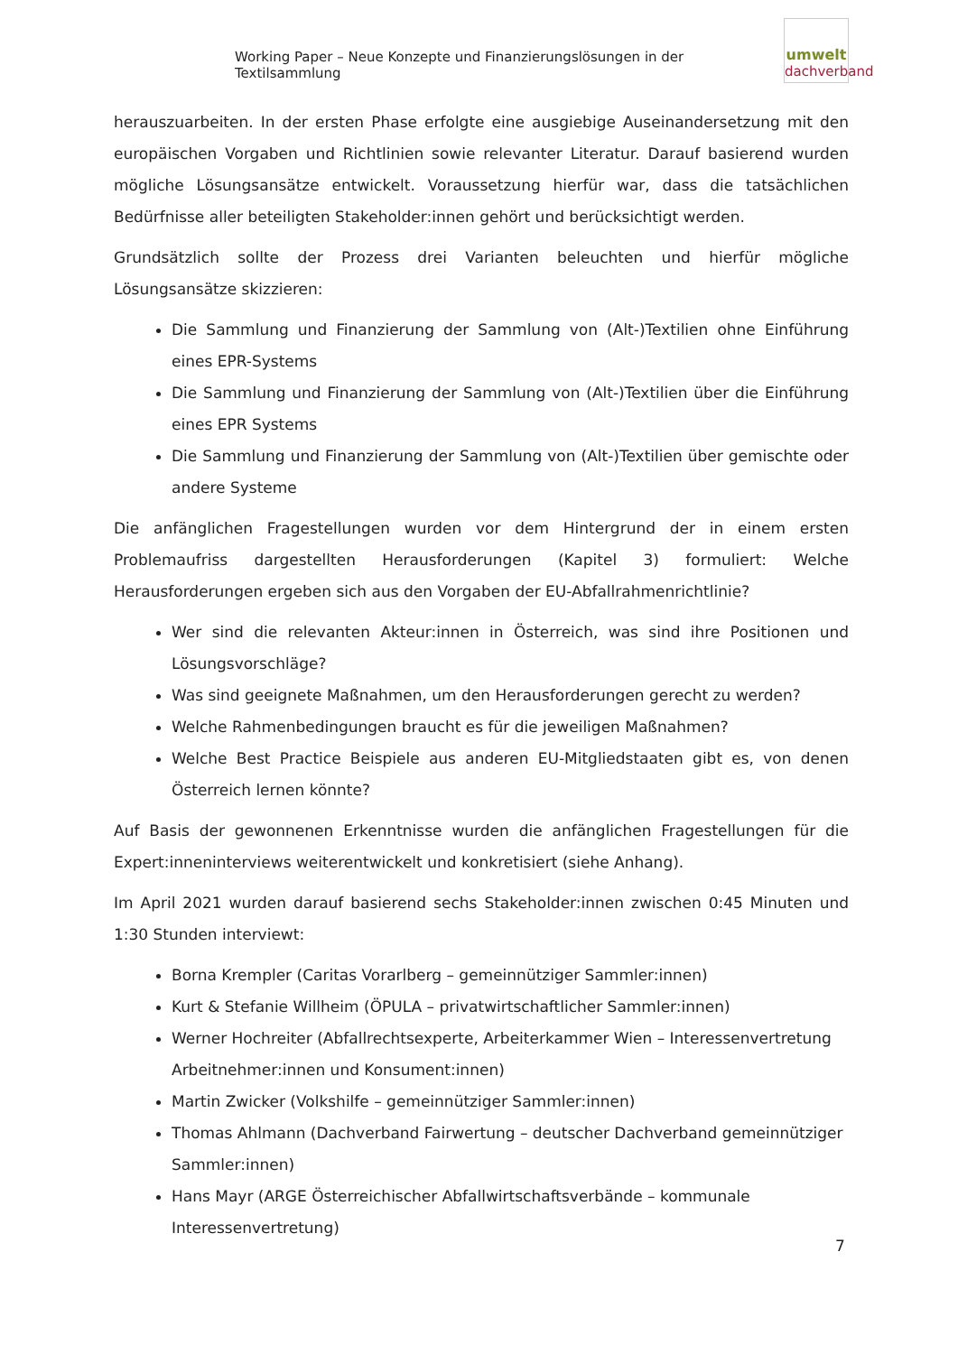Working Paper – Neue Konzepte und Finanzierungslösungen in der Textilsammlung
umwelt
dachverband
herauszuarbeiten. In der ersten Phase erfolgte eine ausgiebige Auseinandersetzung mit den europäischen Vorgaben und Richtlinien sowie relevanter Literatur. Darauf basierend wurden mögliche Lösungsansätze entwickelt. Voraussetzung hierfür war, dass die tatsächlichen Bedürfnisse aller beteiligten Stakeholder:innen gehört und berücksichtigt werden.
Grundsätzlich sollte der Prozess drei Varianten beleuchten und hierfür mögliche Lösungsansätze skizzieren:
Die Sammlung und Finanzierung der Sammlung von (Alt-)Textilien ohne Einführung eines EPR-Systems
Die Sammlung und Finanzierung der Sammlung von (Alt-)Textilien über die Einführung eines EPR Systems
Die Sammlung und Finanzierung der Sammlung von (Alt-)Textilien über gemischte oder andere Systeme
Die anfänglichen Fragestellungen wurden vor dem Hintergrund der in einem ersten Problemaufriss dargestellten Herausforderungen (Kapitel 3) formuliert: Welche Herausforderungen ergeben sich aus den Vorgaben der EU-Abfallrahmenrichtlinie?
Wer sind die relevanten Akteur:innen in Österreich, was sind ihre Positionen und Lösungsvorschläge?
Was sind geeignete Maßnahmen, um den Herausforderungen gerecht zu werden?
Welche Rahmenbedingungen braucht es für die jeweiligen Maßnahmen?
Welche Best Practice Beispiele aus anderen EU-Mitgliedstaaten gibt es, von denen Österreich lernen könnte?
Auf Basis der gewonnenen Erkenntnisse wurden die anfänglichen Fragestellungen für die Expert:inneninterviews weiterentwickelt und konkretisiert (siehe Anhang).
Im April 2021 wurden darauf basierend sechs Stakeholder:innen zwischen 0:45 Minuten und 1:30 Stunden interviewt:
Borna Krempler (Caritas Vorarlberg – gemeinnütziger Sammler:innen)
Kurt & Stefanie Willheim (ÖPULA – privatwirtschaftlicher Sammler:innen)
Werner Hochreiter (Abfallrechtsexperte, Arbeiterkammer Wien – Interessenvertretung Arbeitnehmer:innen und Konsument:innen)
Martin Zwicker (Volkshilfe – gemeinnütziger Sammler:innen)
Thomas Ahlmann (Dachverband Fairwertung – deutscher Dachverband gemeinnütziger Sammler:innen)
Hans Mayr (ARGE Österreichischer Abfallwirtschaftsverbände – kommunale Interessenvertretung)
7